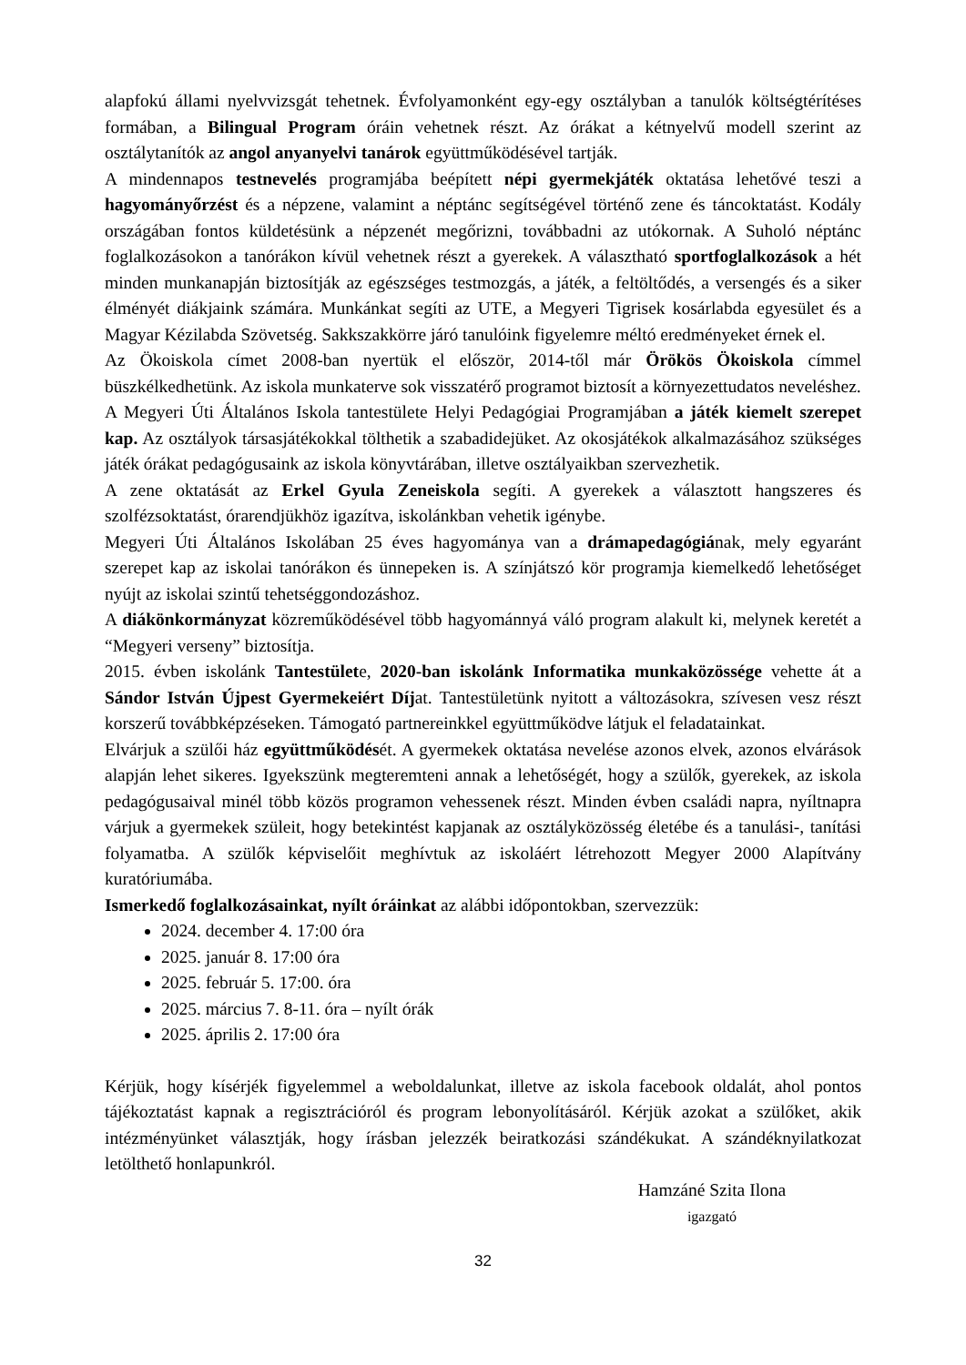alapfokú állami nyelvvizsgát tehetnek. Évfolyamonként egy-egy osztályban a tanulók költségtérítéses formában, a Bilingual Program óráin vehetnek részt. Az órákat a kétnyelvű modell szerint az osztálytanítók az angol anyanyelvi tanárok együttműködésével tartják.
A mindennapos testnevelés programjába beépített népi gyermekjáték oktatása lehetővé teszi a hagyományőrzést és a népzene, valamint a néptánc segítségével történő zene és táncoktatást. Kodály országában fontos küldetésünk a népzenét megőrizni, továbbadni az utókornak. A Suholó néptánc foglalkozásokon a tanórákon kívül vehetnek részt a gyerekek. A választható sportfoglalkozások a hét minden munkanapján biztosítják az egészséges testmozgás, a játék, a feltöltődés, a versengés és a siker élményét diákjaink számára. Munkánkat segíti az UTE, a Megyeri Tigrisek kosárlabda egyesület és a Magyar Kézilabda Szövetség. Sakkszakkörre járó tanulóink figyelemre méltó eredményeket érnek el.
Az Ökoiskola címet 2008-ban nyertük el először, 2014-től már Örökös Ökoiskola címmel büszkélkedhetünk. Az iskola munkaterve sok visszatérő programot biztosít a környezettudatos neveléshez.
A Megyeri Úti Általános Iskola tantestülete Helyi Pedagógiai Programjában a játék kiemelt szerepet kap. Az osztályok társasjátékokkal tölthetik a szabadidejüket. Az okosjátékok alkalmazásához szükséges játék órákat pedagógusaink az iskola könyvtárában, illetve osztályaikban szervezhetik.
A zene oktatását az Erkel Gyula Zeneiskola segíti. A gyerekek a választott hangszeres és szolfézsoktatást, órarendjükhöz igazítva, iskolánkban vehetik igénybe.
Megyeri Úti Általános Iskolában 25 éves hagyománya van a drámapedagógiának, mely egyaránt szerepet kap az iskolai tanórákon és ünnepeken is. A színjátszó kör programja kiemelkedő lehetőséget nyújt az iskolai szintű tehetséggondozáshoz.
A diákönkormányzat közreműködésével több hagyománnyá váló program alakult ki, melynek keretét a “Megyeri verseny” biztosítja.
2015. évben iskolánk Tantestülete, 2020-ban iskolánk Informatika munkaközössége vehette át a Sándor István Újpest Gyermekeiért Díjat. Tantestületünk nyitott a változásokra, szívesen vesz részt korszerű továbbképzéseken. Támogató partnereinkkel együttműködve látjuk el feladatainkat.
Elvárjuk a szülői ház együttműködését. A gyermekek oktatása nevelése azonos elvek, azonos elvárások alapján lehet sikeres. Igyekszünk megteremteni annak a lehetőségét, hogy a szülők, gyerekek, az iskola pedagógusaival minél több közös programon vehessenek részt. Minden évben családi napra, nyíltnapra várjuk a gyermekek szüleit, hogy betekintést kapjanak az osztályközösség életébe és a tanulási-, tanítási folyamatba. A szülők képviselőit meghívtuk az iskoláért létrehozott Megyer 2000 Alapítvány kuratóriumába.
Ismerkedő foglalkozásainkat, nyílt óráinkat az alábbi időpontokban, szervezzük:
2024. december 4. 17:00 óra
2025. január 8. 17:00 óra
2025. február 5. 17:00. óra
2025. március 7. 8-11. óra – nyílt órák
2025. április 2. 17:00 óra
Kérjük, hogy kísérjék figyelemmel a weboldalunkat, illetve az iskola facebook oldalát, ahol pontos tájékoztatást kapnak a regisztrációról és program lebonyolításáról. Kérjük azokat a szülőket, akik intézményünket választják, hogy írásban jelezzék beiratkozási szándékukat. A szándéknyilatkozat letölthető honlapunkról.
Hamzáné Szita Ilona
igazgató
32